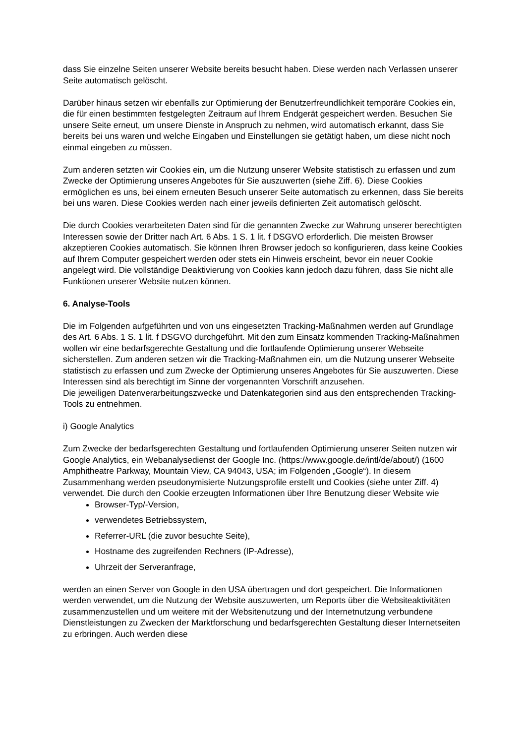dass Sie einzelne Seiten unserer Website bereits besucht haben. Diese werden nach Verlassen unserer Seite automatisch gelöscht.
Darüber hinaus setzen wir ebenfalls zur Optimierung der Benutzerfreundlichkeit temporäre Cookies ein, die für einen bestimmten festgelegten Zeitraum auf Ihrem Endgerät gespeichert werden. Besuchen Sie unsere Seite erneut, um unsere Dienste in Anspruch zu nehmen, wird automatisch erkannt, dass Sie bereits bei uns waren und welche Eingaben und Einstellungen sie getätigt haben, um diese nicht noch einmal eingeben zu müssen.
Zum anderen setzten wir Cookies ein, um die Nutzung unserer Website statistisch zu erfassen und zum Zwecke der Optimierung unseres Angebotes für Sie auszuwerten (siehe Ziff. 6). Diese Cookies ermöglichen es uns, bei einem erneuten Besuch unserer Seite automatisch zu erkennen, dass Sie bereits bei uns waren. Diese Cookies werden nach einer jeweils definierten Zeit automatisch gelöscht.
Die durch Cookies verarbeiteten Daten sind für die genannten Zwecke zur Wahrung unserer berechtigten Interessen sowie der Dritter nach Art. 6 Abs. 1 S. 1 lit. f DSGVO erforderlich. Die meisten Browser akzeptieren Cookies automatisch. Sie können Ihren Browser jedoch so konfigurieren, dass keine Cookies auf Ihrem Computer gespeichert werden oder stets ein Hinweis erscheint, bevor ein neuer Cookie angelegt wird. Die vollständige Deaktivierung von Cookies kann jedoch dazu führen, dass Sie nicht alle Funktionen unserer Website nutzen können.
6. Analyse-Tools
Die im Folgenden aufgeführten und von uns eingesetzten Tracking-Maßnahmen werden auf Grundlage des Art. 6 Abs. 1 S. 1 lit. f DSGVO durchgeführt. Mit den zum Einsatz kommenden Tracking-Maßnahmen wollen wir eine bedarfsgerechte Gestaltung und die fortlaufende Optimierung unserer Webseite sicherstellen. Zum anderen setzen wir die Tracking-Maßnahmen ein, um die Nutzung unserer Webseite statistisch zu erfassen und zum Zwecke der Optimierung unseres Angebotes für Sie auszuwerten. Diese Interessen sind als berechtigt im Sinne der vorgenannten Vorschrift anzusehen.
Die jeweiligen Datenverarbeitungszwecke und Datenkategorien sind aus den entsprechenden Tracking-Tools zu entnehmen.
i) Google Analytics
Zum Zwecke der bedarfsgerechten Gestaltung und fortlaufenden Optimierung unserer Seiten nutzen wir Google Analytics, ein Webanalysedienst der Google Inc. (https://www.google.de/intl/de/about/) (1600 Amphitheatre Parkway, Mountain View, CA 94043, USA; im Folgenden „Google“). In diesem Zusammenhang werden pseudonymisierte Nutzungsprofile erstellt und Cookies (siehe unter Ziff. 4) verwendet. Die durch den Cookie erzeugten Informationen über Ihre Benutzung dieser Website wie
Browser-Typ/-Version,
verwendetes Betriebssystem,
Referrer-URL (die zuvor besuchte Seite),
Hostname des zugreifenden Rechners (IP-Adresse),
Uhrzeit der Serveranfrage,
werden an einen Server von Google in den USA übertragen und dort gespeichert. Die Informationen werden verwendet, um die Nutzung der Website auszuwerten, um Reports über die Websiteaktivitäten zusammenzustellen und um weitere mit der Websitenutzung und der Internetnutzung verbundene Dienstleistungen zu Zwecken der Marktforschung und bedarfsgerechten Gestaltung dieser Internetseiten zu erbringen. Auch werden diese